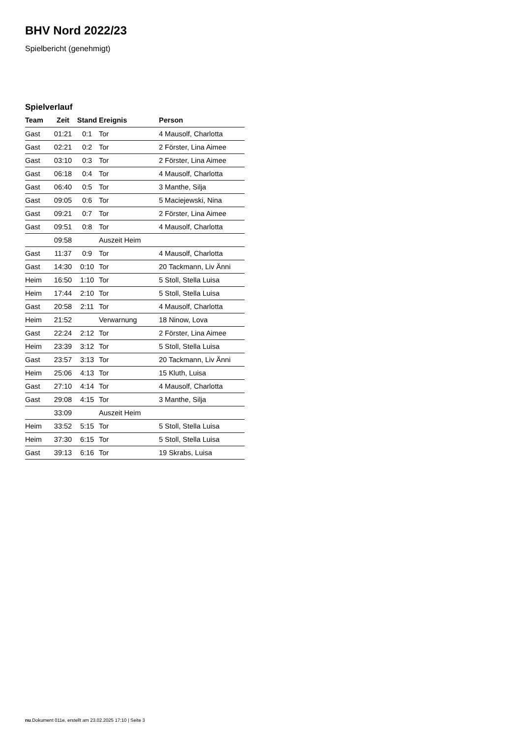BHV Nord 2022/23
Spielbericht (genehmigt)
Spielverlauf
| Team | Zeit | Stand | Ereignis | Person |
| --- | --- | --- | --- | --- |
| Gast | 01:21 | 0:1 | Tor | 4 Mausolf, Charlotta |
| Gast | 02:21 | 0:2 | Tor | 2 Förster, Lina Aimee |
| Gast | 03:10 | 0:3 | Tor | 2 Förster, Lina Aimee |
| Gast | 06:18 | 0:4 | Tor | 4 Mausolf, Charlotta |
| Gast | 06:40 | 0:5 | Tor | 3 Manthe, Silja |
| Gast | 09:05 | 0:6 | Tor | 5 Maciejewski, Nina |
| Gast | 09:21 | 0:7 | Tor | 2 Förster, Lina Aimee |
| Gast | 09:51 | 0:8 | Tor | 4 Mausolf, Charlotta |
| | 09:58 | | Auszeit Heim | |
| Gast | 11:37 | 0:9 | Tor | 4 Mausolf, Charlotta |
| Gast | 14:30 | 0:10 | Tor | 20 Tackmann, Liv Änni |
| Heim | 16:50 | 1:10 | Tor | 5 Stoll, Stella Luisa |
| Heim | 17:44 | 2:10 | Tor | 5 Stoll, Stella Luisa |
| Gast | 20:58 | 2:11 | Tor | 4 Mausolf, Charlotta |
| Heim | 21:52 | | Verwarnung | 18 Ninow, Lova |
| Gast | 22:24 | 2:12 | Tor | 2 Förster, Lina Aimee |
| Heim | 23:39 | 3:12 | Tor | 5 Stoll, Stella Luisa |
| Gast | 23:57 | 3:13 | Tor | 20 Tackmann, Liv Änni |
| Heim | 25:06 | 4:13 | Tor | 15 Kluth, Luisa |
| Gast | 27:10 | 4:14 | Tor | 4 Mausolf, Charlotta |
| Gast | 29:08 | 4:15 | Tor | 3 Manthe, Silja |
| | 33:09 | | Auszeit Heim | |
| Heim | 33:52 | 5:15 | Tor | 5 Stoll, Stella Luisa |
| Heim | 37:30 | 6:15 | Tor | 5 Stoll, Stella Luisa |
| Gast | 39:13 | 6:16 | Tor | 19 Skrabs, Luisa |
nu.Dokument 011e, erstellt am 23.02.2025 17:10 | Seite 3